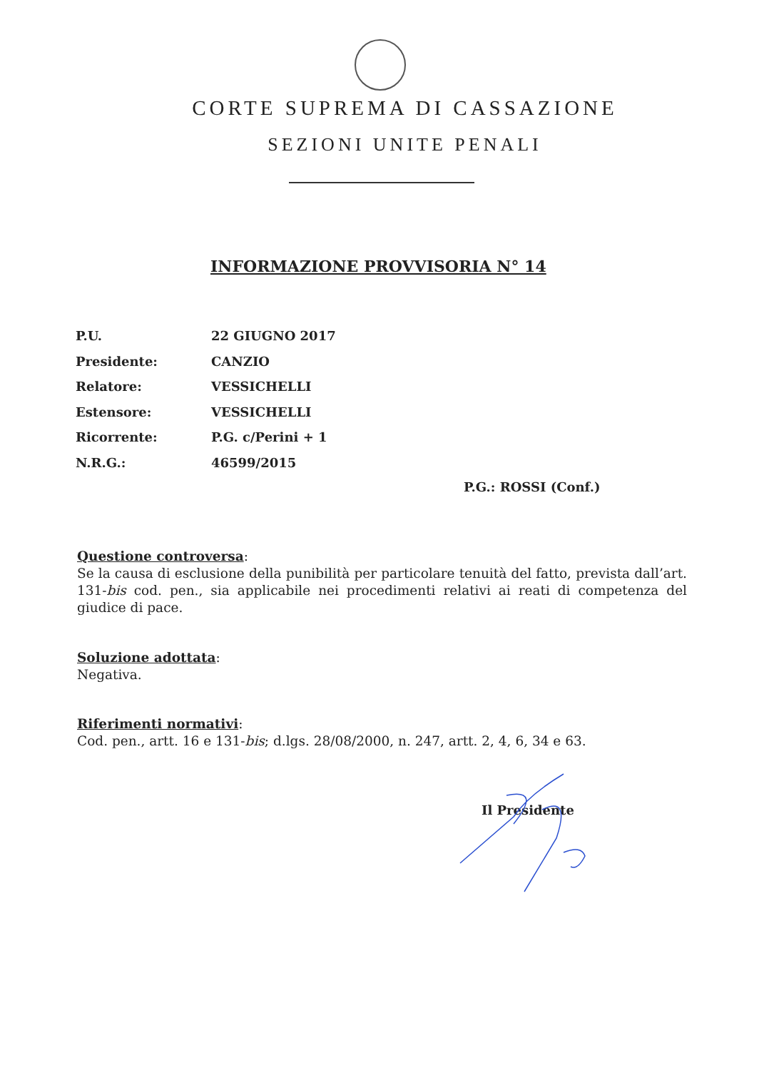CORTE SUPREMA DI CASSAZIONE
SEZIONI UNITE PENALI
INFORMAZIONE PROVVISORIA N° 14
P.U. 22 GIUGNO 2017
Presidente: CANZIO
Relatore: VESSICHELLI
Estensore: VESSICHELLI
Ricorrente: P.G. c/Perini + 1
N.R.G.: 46599/2015
P.G.: ROSSI (Conf.)
Questione controversa:
Se la causa di esclusione della punibilità per particolare tenuità del fatto, prevista dall’art. 131-bis cod. pen., sia applicabile nei procedimenti relativi ai reati di competenza del giudice di pace.
Soluzione adottata:
Negativa.
Riferimenti normativi:
Cod. pen., artt. 16 e 131-bis; d.lgs. 28/08/2000, n. 247, artt. 2, 4, 6, 34 e 63.
Il Presidente